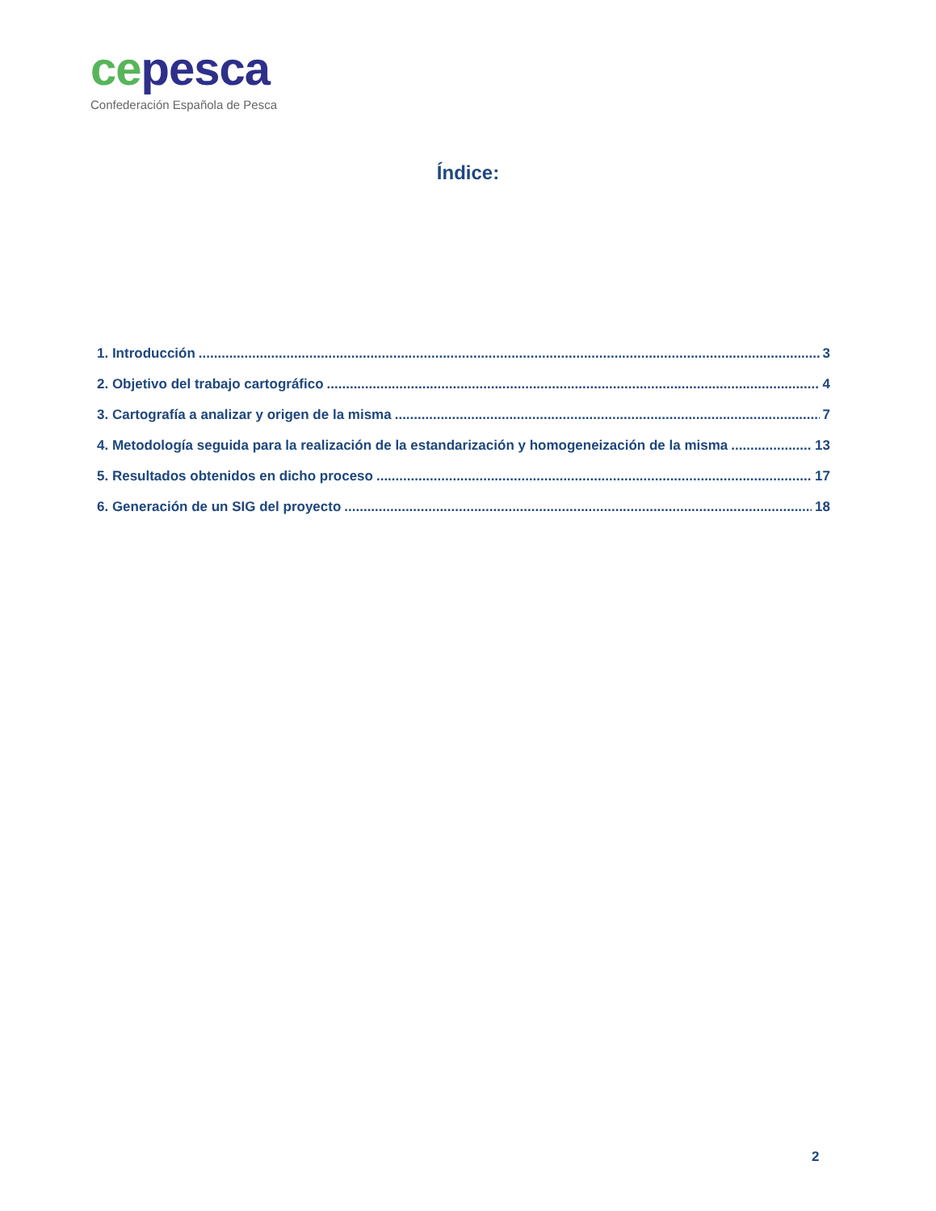ce pesca
Confederación Española de Pesca
Índice:
1. Introducción 3
2. Objetivo del trabajo cartográfico 4
3. Cartografía a analizar y origen de la misma 7
4. Metodología seguida para la realización de la estandarización y homogeneización de la misma 13
5. Resultados obtenidos en dicho proceso 17
6. Generación de un SIG del proyecto 18
2